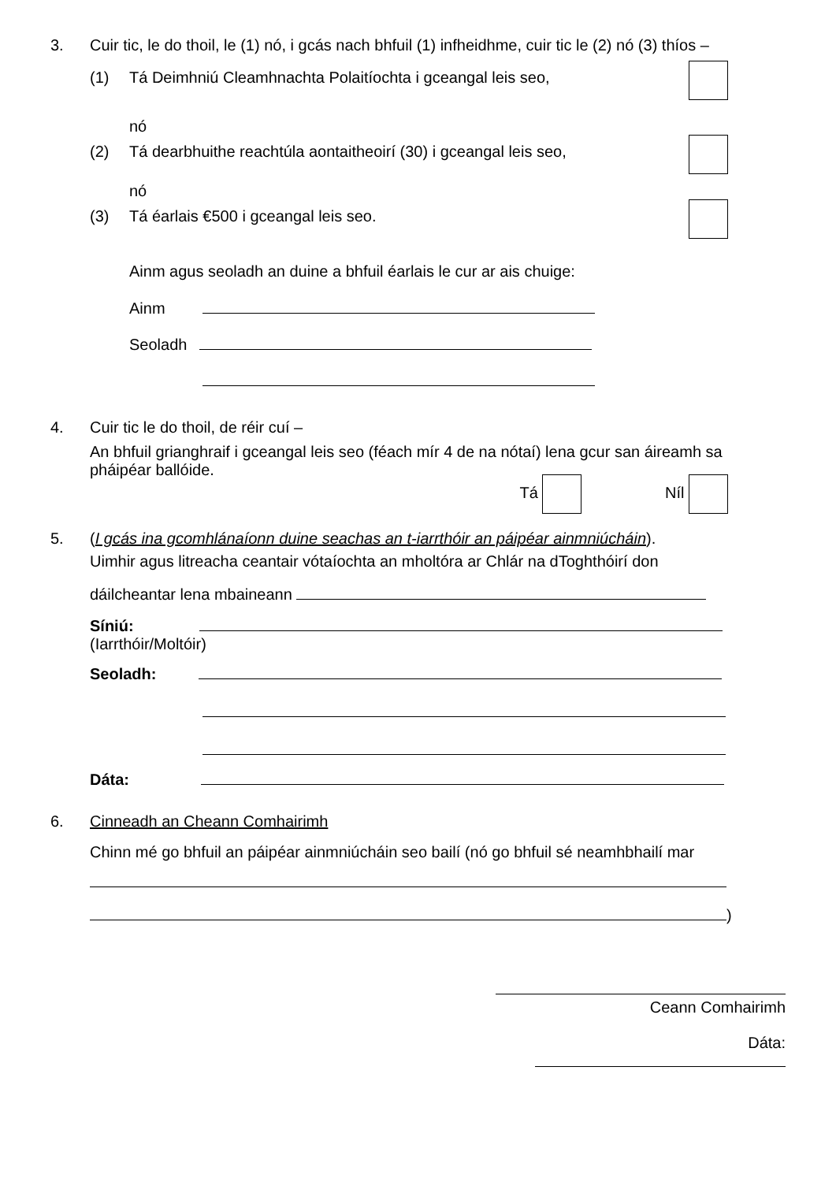3. Cuir tic, le do thoil, le (1) nó, i gcás nach bhfuil (1) infheidhme, cuir tic le (2) nó (3) thíos –
(1) Tá Deimhniú Cleamhnachta Polaitíochta i gceangal leis seo,
nó
(2) Tá dearbhuithe reachtúla aontaitheoirí (30) i gceangal leis seo,
nó
(3) Tá éarlais €500 i gceangal leis seo.
Ainm agus seoladh an duine a bhfuil éarlais le cur ar ais chuige:
Ainm
Seoladh
4. Cuir tic le do thoil, de réir cuí –
An bhfuil grianghraif i gceangal leis seo (féach mír 4 de na nótaí) lena gcur san áireamh sa pháipéar ballóide.
Tá Níl
5. (I gcás ina gcomhlánaíonn duine seachas an t-iarrthóir an páipéar ainmniúcháin).
Uimhir agus litreacha ceantair vótaíochta an mholtóra ar Chlár na dToghthóirí don
dáilcheantar lena mbaineann
Síniú:
(Iarrthóir/Moltóir)
Seoladh:
Dáta:
6. Cinneadh an Cheann Comhairimh
Chinn mé go bhfuil an páipéar ainmniúcháin seo bailí (nó go bhfuil sé neamhbhailí mar
)
Ceann Comhairimh
Dáta: